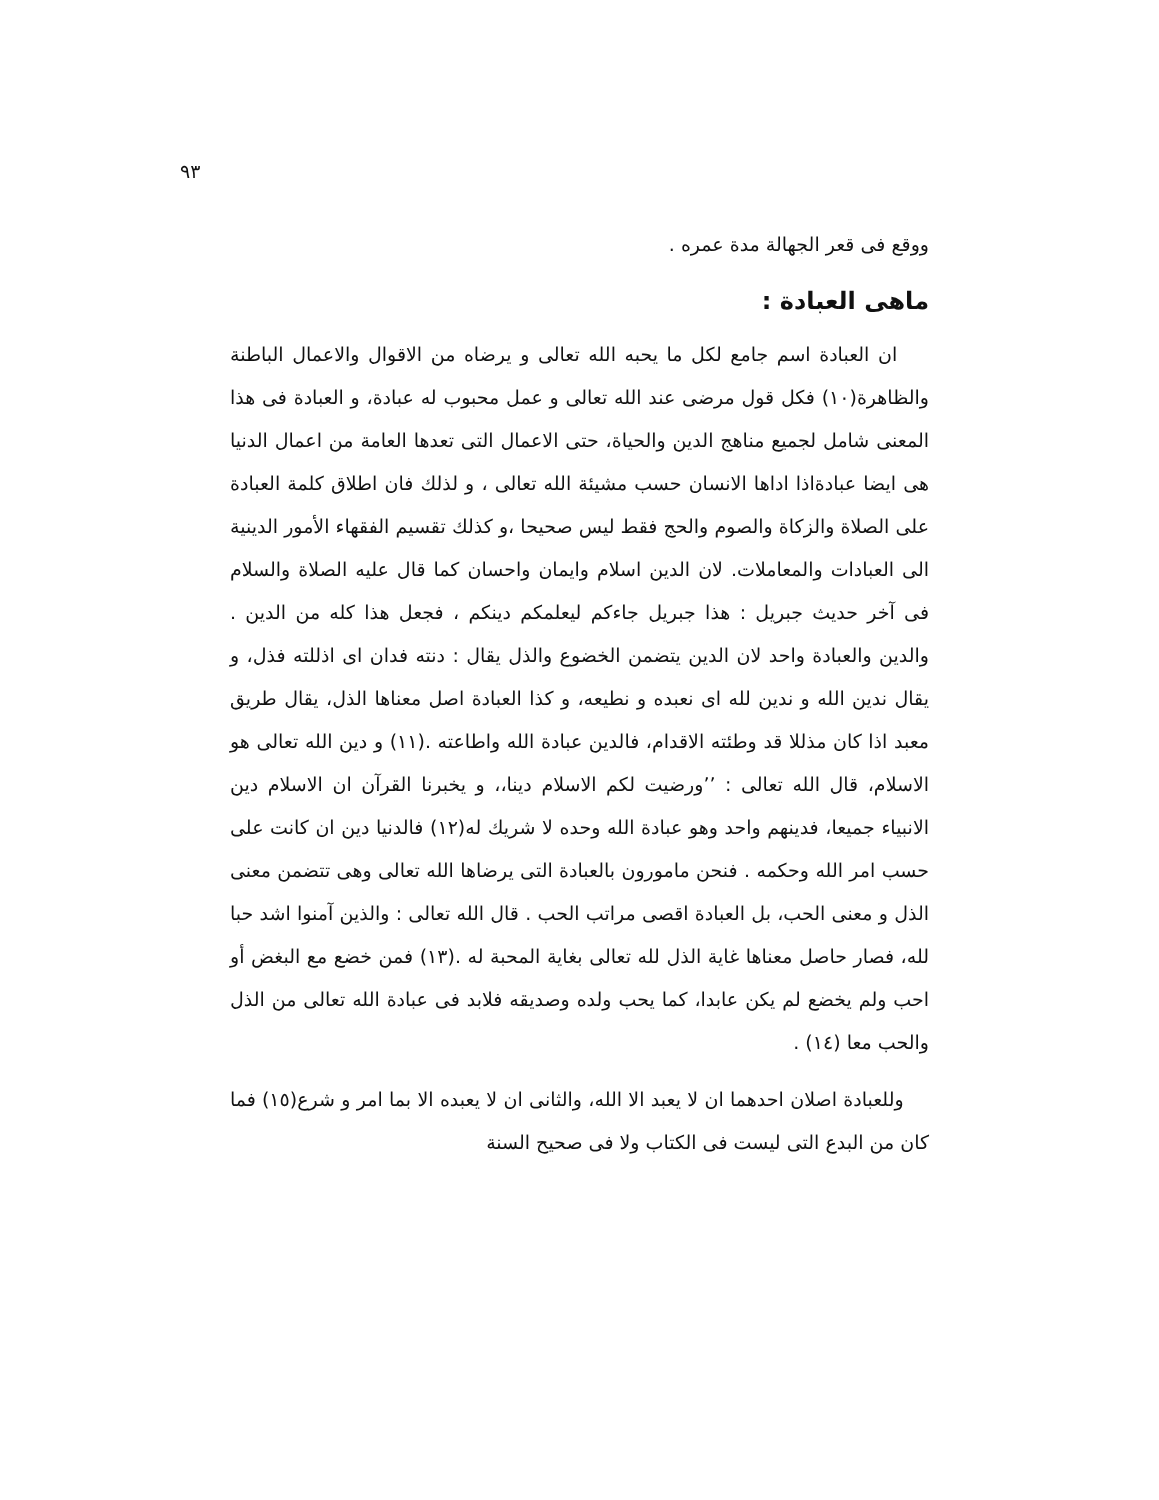٩٣
ووقع فى قعر الجهالة مدة عمره .
ماهى العبادة :
ان العبادة اسم جامع لكل ما يحبه الله تعالى و يرضاه من الاقوال والاعمال الباطنة والظاهرة(١٠) فكل قول مرضى عند الله تعالى و عمل محبوب له عبادة، و العبادة فى هذا المعنى شامل لجميع مناهج الدين والحياة، حتى الاعمال التى تعدها العامة من اعمال الدنيا هى ايضا عبادةاذا اداها الانسان حسب مشيئة الله تعالى ، و لذلك فان اطلاق كلمة العبادة على الصلاة والزكاة والصوم والحج فقط ليس صحيحا ،و كذلك تقسيم الفقهاء الأمور الدينية الى العبادات والمعاملات. لان الدين اسلام وايمان واحسان كما قال عليه الصلاة والسلام فى آخر حديث جبريل : هذا جبريل جاءكم ليعلمكم دينكم ، فجعل هذا كله من الدين . والدين والعبادة واحد لان الدين يتضمن الخضوع والذل يقال : دنته فدان اى اذللته فذل، و يقال ندين الله و ندين لله اى نعبده و نطيعه، و كذا العبادة اصل معناها الذل، يقال طريق معبد اذا كان مذللا قد وطئته الاقدام، فالدين عبادة الله واطاعته .(١١) و دين الله تعالى هو الاسلام، قال الله تعالى : ’’ورضيت لكم الاسلام دينا،، و يخبرنا القرآن ان الاسلام دين الانبياء جميعا، فدينهم واحد وهو عبادة الله وحده لا شريك له(١٢) فالدنيا دين ان كانت على حسب امر الله وحكمه . فنحن مامورون بالعبادة التى يرضاها الله تعالى وهى تتضمن معنى الذل و معنى الحب، بل العبادة اقصى مراتب الحب . قال الله تعالى : والذين آمنوا اشد حبا لله، فصار حاصل معناها غاية الذل لله تعالى بغاية المحبة له .(١٣) فمن خضع مع البغض أو احب ولم يخضع لم يكن عابدا، كما يحب ولده وصديقه فلابد فى عبادة الله تعالى من الذل والحب معا (١٤) .
وللعبادة اصلان احدهما ان لا يعبد الا الله، والثانى ان لا يعبده الا بما امر و شرع(١٥) فما كان من البدع التى ليست فى الكتاب ولا فى صحيح السنة